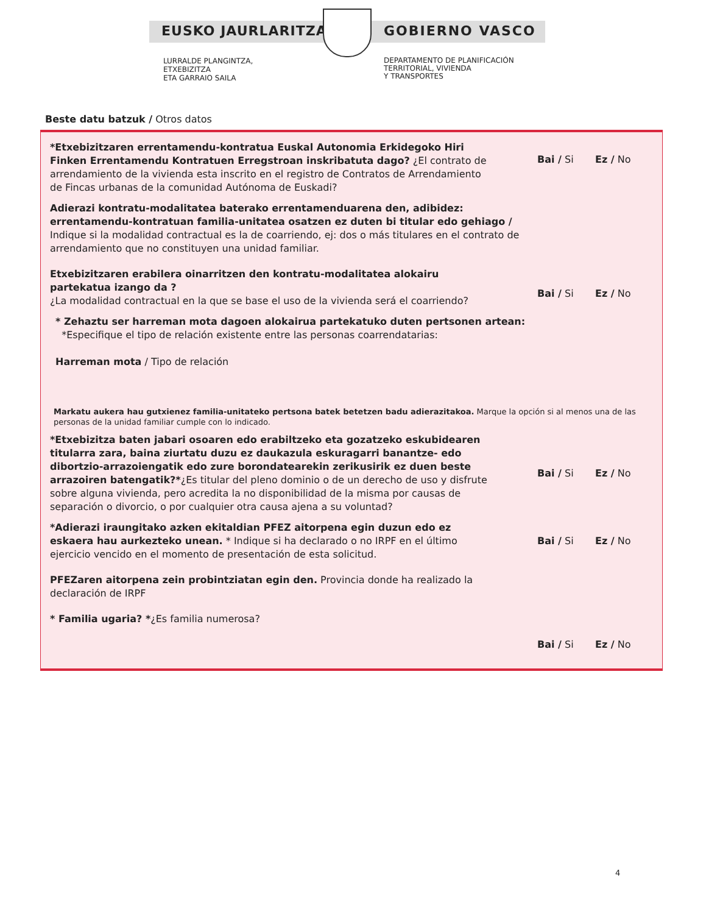EUSKO JAURLARITZA GOBIERNO VASCO
LURRALDE PLANGINTZA,
ETXEBIZITZA
ETA GARRAIO SAILA
DEPARTAMENTO DE PLANIFICACIÓN
TERRITORIAL, VIVIENDA
Y TRANSPORTES
Beste datu batzuk / Otros datos
*Etxebizitzaren errentamendu-kontratua Euskal Autonomia Erkidegoko Hiri Finken Errentamendu Kontratuen Erregstroan inskribatuta dago? ¿El contrato de arrendamiento de la vivienda esta inscrito en el registro de Contratos de Arrendamiento de Fincas urbanas de la comunidad Autónoma de Euskadi?
Bai / Si Ez / No
Adierazi kontratu-modalitatea baterako errentamenduarena den, adibidez: errentamendu-kontratuan familia-unitatea osatzen ez duten bi titular edo gehiago / Indique si la modalidad contractual es la de coarriendo, ej: dos o más titulares en el contrato de arrendamiento que no constituyen una unidad familiar.
Etxebizitzaren erabilera oinarritzen den kontratu-modalitatea alokairu partekatua izango da ?
¿La modalidad contractual en la que se base el uso de la vivienda será el coarriendo?
Bai / Si Ez / No
* Zehaztu ser harreman mota dagoen alokairua partekatuko duten pertsonen artean:
*Especifique el tipo de relación existente entre las personas coarrendatarias:
Harreman mota / Tipo de relación
Markatu aukera hau gutxienez familia-unitateko pertsona batek betetzen badu adierazitakoa. Marque la opción si al menos una de las personas de la unidad familiar cumple con lo indicado.
*Etxebizitza baten jabari osoaren edo erabiltzeko eta gozatzeko eskubidearen titularra zara, baina ziurtatu duzu ez daukazula eskuragarri banantze- edo dibortzio-arrazoiengatik edo zure borondatearekin zerikusirik ez duen beste arrazoiren batengatik?*¿Es titular del pleno dominio o de un derecho de uso y disfrute sobre alguna vivienda, pero acredita la no disponibilidad de la misma por causas de separación o divorcio, o por cualquier otra causa ajena a su voluntad?
Bai / Si Ez / No
*Adierazi iraungitako azken ekitaldian PFEZ aitorpena egin duzun edo ez eskaera hau aurkezteko unean. * Indique si ha declarado o no IRPF en el último ejercicio vencido en el momento de presentación de esta solicitud.
Bai / Si Ez / No
PFEZaren aitorpena zein probintziatan egin den. Provincia donde ha realizado la declaración de IRPF
* Familia ugaria? *¿Es familia numerosa?
Bai / Si Ez / No
4